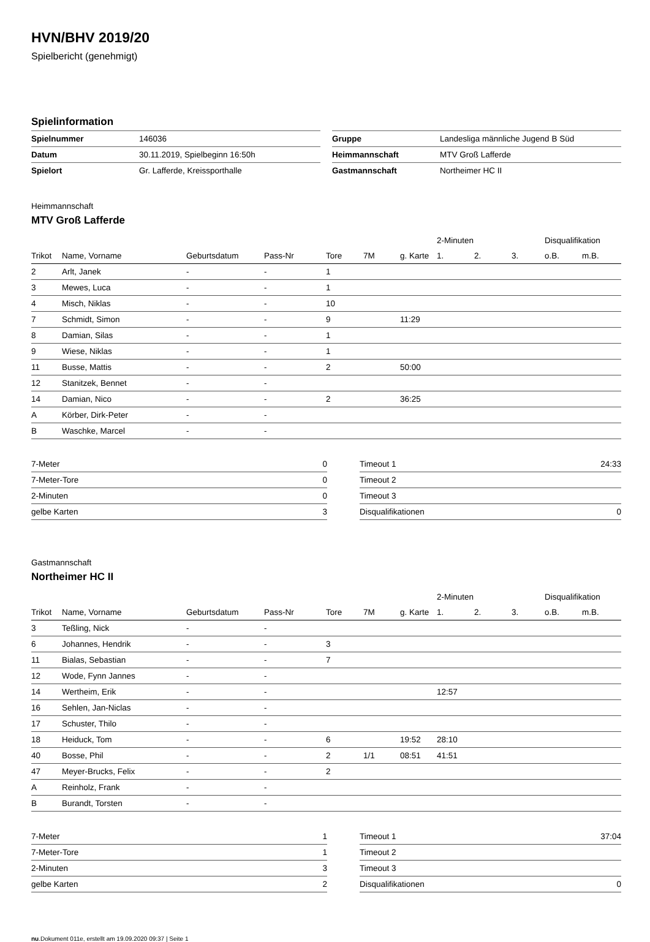HVN/BHV 2019/20
Spielbericht (genehmigt)
Spielinformation
| Spielnummer | 146036 |
| Datum | 30.11.2019, Spielbeginn 16:50h |
| Spielort | Gr. Lafferde, Kreissporthalle |
| Gruppe | Landesliga männliche Jugend B Süd |
| Heimmannschaft | MTV Groß Lafferde |
| Gastmannschaft | Northeimer HC II |
Heimmannschaft
MTV Groß Lafferde
| | | | | | | | 2-Minuten | | | Disqualifikation | |
| --- | --- | --- | --- | --- | --- | --- | --- | --- | --- | --- | --- |
| Trikot | Name, Vorname | Geburtsdatum | Pass-Nr | Tore | 7M | g. Karte | 1. | 2. | 3. | o.B. | m.B. |
| 2 | Arlt, Janek | - | - | 1 | | | | | | | |
| 3 | Mewes, Luca | - | - | 1 | | | | | | | |
| 4 | Misch, Niklas | - | - | 10 | | | | | | | |
| 7 | Schmidt, Simon | - | - | 9 | | 11:29 | | | | | |
| 8 | Damian, Silas | - | - | 1 | | | | | | | |
| 9 | Wiese, Niklas | - | - | 1 | | | | | | | |
| 11 | Busse, Mattis | - | - | 2 | | 50:00 | | | | | |
| 12 | Stanitzek, Bennet | - | - | | | | | | | | |
| 14 | Damian, Nico | - | - | 2 | | 36:25 | | | | | |
| A | Körber, Dirk-Peter | - | - | | | | | | | | |
| B | Waschke, Marcel | - | - | | | | | | | | |
| 7-Meter | 0 |
| 7-Meter-Tore | 0 |
| 2-Minuten | 0 |
| gelbe Karten | 3 |
| Timeout 1 | 24:33 |
| Timeout 2 | |
| Timeout 3 | |
| Disqualifikationen | 0 |
Gastmannschaft
Northeimer HC II
| | | | | | | | 2-Minuten | | | Disqualifikation | |
| --- | --- | --- | --- | --- | --- | --- | --- | --- | --- | --- | --- |
| Trikot | Name, Vorname | Geburtsdatum | Pass-Nr | Tore | 7M | g. Karte | 1. | 2. | 3. | o.B. | m.B. |
| 3 | Teßling, Nick | - | - | | | | | | | | |
| 6 | Johannes, Hendrik | - | - | 3 | | | | | | | |
| 11 | Bialas, Sebastian | - | - | 7 | | | | | | | |
| 12 | Wode, Fynn Jannes | - | - | | | | | | | | |
| 14 | Wertheim, Erik | - | - | | | | 12:57 | | | | |
| 16 | Sehlen, Jan-Niclas | - | - | | | | | | | | |
| 17 | Schuster, Thilo | - | - | | | | | | | | |
| 18 | Heiduck, Tom | - | - | 6 | | 19:52 | 28:10 | | | | |
| 40 | Bosse, Phil | - | - | 2 | 1/1 | 08:51 | 41:51 | | | | |
| 47 | Meyer-Brucks, Felix | - | - | 2 | | | | | | | |
| A | Reinholz, Frank | - | - | | | | | | | | |
| B | Burandt, Torsten | - | - | | | | | | | | |
| 7-Meter | 1 |
| 7-Meter-Tore | 1 |
| 2-Minuten | 3 |
| gelbe Karten | 2 |
| Timeout 1 | 37:04 |
| Timeout 2 | |
| Timeout 3 | |
| Disqualifikationen | 0 |
nu.Dokument 011e, erstellt am 19.09.2020 09:37 | Seite 1